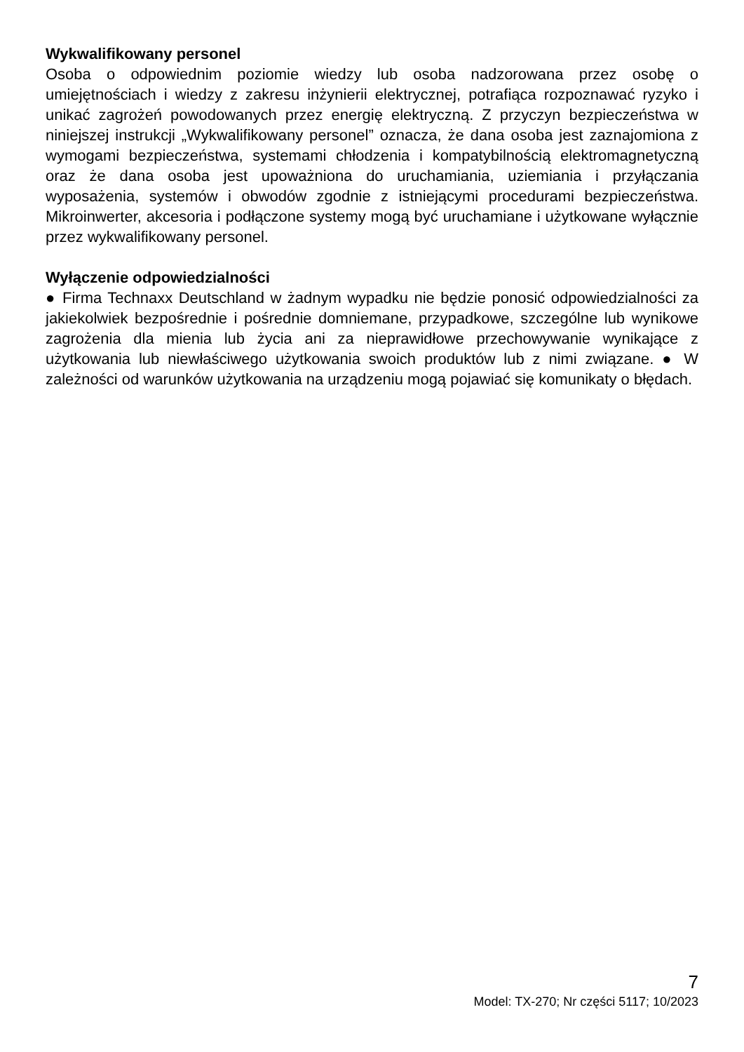Wykwalifikowany personel
Osoba o odpowiednim poziomie wiedzy lub osoba nadzorowana przez osobę o umiejętnościach i wiedzy z zakresu inżynierii elektrycznej, potrafiąca rozpoznawać ryzyko i unikać zagrożeń powodowanych przez energię elektryczną. Z przyczyn bezpieczeństwa w niniejszej instrukcji „Wykwalifikowany personel” oznacza, że dana osoba jest zaznajomiona z wymogami bezpieczeństwa, systemami chłodzenia i kompatybilnością elektromagnetyczną oraz że dana osoba jest upoważniona do uruchamiania, uziemiania i przyłączania wyposażenia, systemów i obwodów zgodnie z istniejącymi procedurami bezpieczeństwa. Mikroinwerter, akcesoria i podłączone systemy mogą być uruchamiane i użytkowane wyłącznie przez wykwalifikowany personel.
Wyłączenie odpowiedzialności
● Firma Technaxx Deutschland w żadnym wypadku nie będzie ponosić odpowiedzialności za jakiekolwiek bezpośrednie i pośrednie domniemane, przypadkowe, szczególne lub wynikowe zagrożenia dla mienia lub życia ani za nieprawidłowe przechowywanie wynikające z użytkowania lub niewłaściwego użytkowania swoich produktów lub z nimi związane. ● W zależności od warunków użytkowania na urządzeniu mogą pojawiać się komunikaty o błędach.
7
Model: TX-270; Nr części 5117; 10/2023